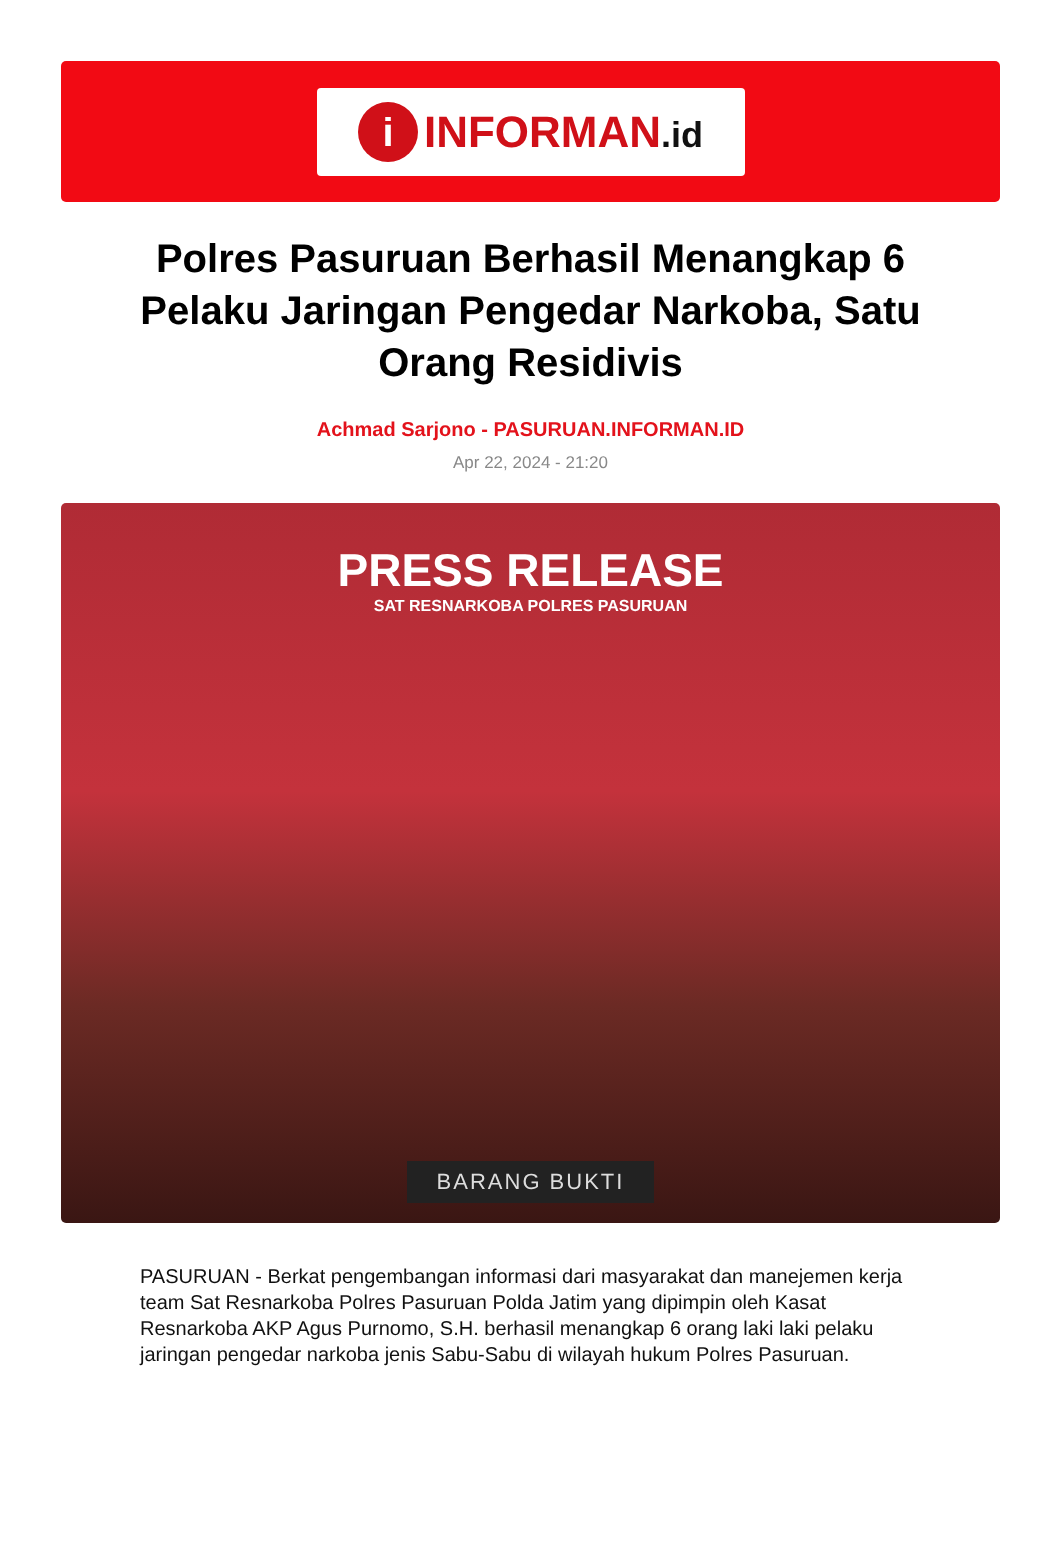i
INFORMAN.id
Polres Pasuruan Berhasil Menangkap 6 Pelaku Jaringan Pengedar Narkoba, Satu Orang Residivis
Achmad Sarjono - PASURUAN.INFORMAN.ID
Apr 22, 2024 - 21:20
PRESS RELEASE
SAT RESNARKOBA POLRES PASURUAN
BARANG BUKTI
PASURUAN - Berkat pengembangan informasi dari masyarakat dan manejemen kerja team Sat Resnarkoba Polres Pasuruan Polda Jatim yang dipimpin oleh Kasat Resnarkoba AKP Agus Purnomo, S.H. berhasil menangkap 6 orang laki laki pelaku jaringan pengedar narkoba jenis Sabu-Sabu di wilayah hukum Polres Pasuruan.